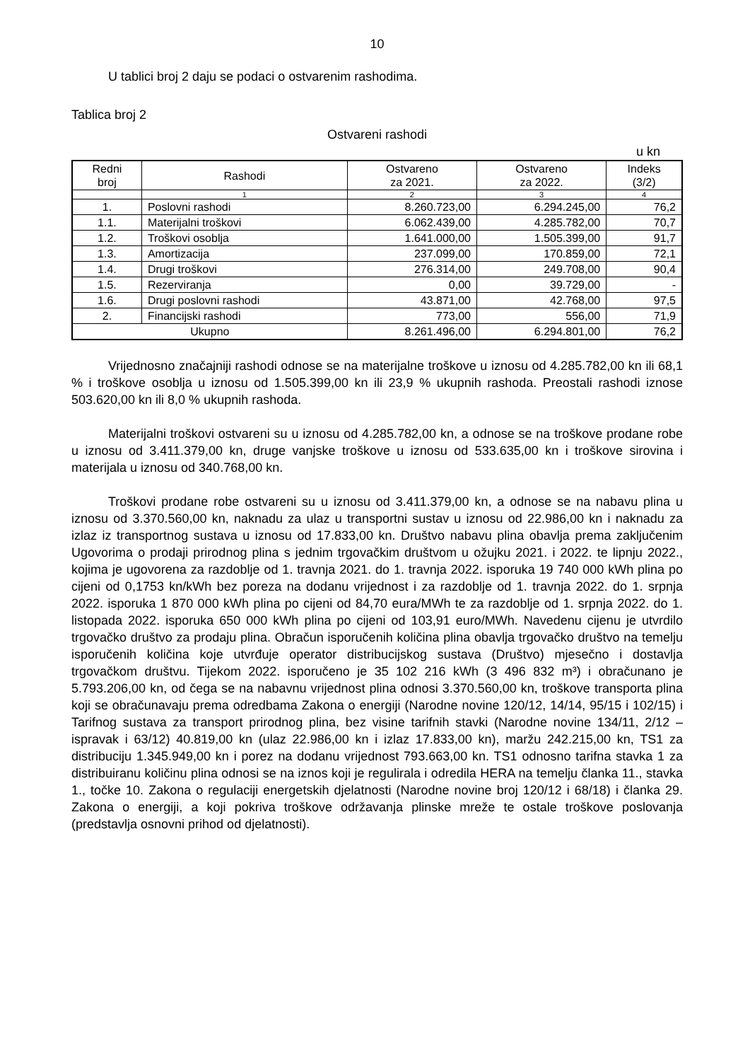10
U tablici broj 2 daju se podaci o ostvarenim rashodima.
Tablica broj 2
Ostvareni rashodi
u kn
| Redni broj | Rashodi | Ostvareno za 2021. | Ostvareno za 2022. | Indeks (3/2) |
| --- | --- | --- | --- | --- |
| | 1 | 2 | 3 | 4 |
| 1. | Poslovni rashodi | 8.260.723,00 | 6.294.245,00 | 76,2 |
| 1.1. | Materijalni troškovi | 6.062.439,00 | 4.285.782,00 | 70,7 |
| 1.2. | Troškovi osoblja | 1.641.000,00 | 1.505.399,00 | 91,7 |
| 1.3. | Amortizacija | 237.099,00 | 170.859,00 | 72,1 |
| 1.4. | Drugi troškovi | 276.314,00 | 249.708,00 | 90,4 |
| 1.5. | Rezerviranja | 0,00 | 39.729,00 | - |
| 1.6. | Drugi poslovni rashodi | 43.871,00 | 42.768,00 | 97,5 |
| 2. | Financijski rashodi | 773,00 | 556,00 | 71,9 |
| Ukupno | | 8.261.496,00 | 6.294.801,00 | 76,2 |
Vrijednosno značajniji rashodi odnose se na materijalne troškove u iznosu od 4.285.782,00 kn ili 68,1 % i troškove osoblja u iznosu od 1.505.399,00 kn ili 23,9 % ukupnih rashoda. Preostali rashodi iznose 503.620,00 kn ili 8,0 % ukupnih rashoda.
Materijalni troškovi ostvareni su u iznosu od 4.285.782,00 kn, a odnose se na troškove prodane robe u iznosu od 3.411.379,00 kn, druge vanjske troškove u iznosu od 533.635,00 kn i troškove sirovina i materijala u iznosu od 340.768,00 kn.
Troškovi prodane robe ostvareni su u iznosu od 3.411.379,00 kn, a odnose se na nabavu plina u iznosu od 3.370.560,00 kn, naknadu za ulaz u transportni sustav u iznosu od 22.986,00 kn i naknadu za izlaz iz transportnog sustava u iznosu od 17.833,00 kn. Društvo nabavu plina obavlja prema zaključenim Ugovorima o prodaji prirodnog plina s jednim trgovačkim društvom u ožujku 2021. i 2022. te lipnju 2022., kojima je ugovorena za razdoblje od 1. travnja 2021. do 1. travnja 2022. isporuka 19 740 000 kWh plina po cijeni od 0,1753 kn/kWh bez poreza na dodanu vrijednost i za razdoblje od 1. travnja 2022. do 1. srpnja 2022. isporuka 1 870 000 kWh plina po cijeni od 84,70 eura/MWh te za razdoblje od 1. srpnja 2022. do 1. listopada 2022. isporuka 650 000 kWh plina po cijeni od 103,91 euro/MWh. Navedenu cijenu je utvrdilo trgovačko društvo za prodaju plina. Obračun isporučenih količina plina obavlja trgovačko društvo na temelju isporučenih količina koje utvrđuje operator distribucijskog sustava (Društvo) mjesečno i dostavlja trgovačkom društvu. Tijekom 2022. isporučeno je 35 102 216 kWh (3 496 832 m³) i obračunano je 5.793.206,00 kn, od čega se na nabavnu vrijednost plina odnosi 3.370.560,00 kn, troškove transporta plina koji se obračunavaju prema odredbama Zakona o energiji (Narodne novine 120/12, 14/14, 95/15 i 102/15) i Tarifnog sustava za transport prirodnog plina, bez visine tarifnih stavki (Narodne novine 134/11, 2/12 – ispravak i 63/12) 40.819,00 kn (ulaz 22.986,00 kn i izlaz 17.833,00 kn), maržu 242.215,00 kn, TS1 za distribuciju 1.345.949,00 kn i porez na dodanu vrijednost 793.663,00 kn. TS1 odnosno tarifna stavka 1 za distribuiranu količinu plina odnosi se na iznos koji je regulirala i odredila HERA na temelju članka 11., stavka 1., točke 10. Zakona o regulaciji energetskih djelatnosti (Narodne novine broj 120/12 i 68/18) i članka 29. Zakona o energiji, a koji pokriva troškove održavanja plinske mreže te ostale troškove poslovanja (predstavlja osnovni prihod od djelatnosti).